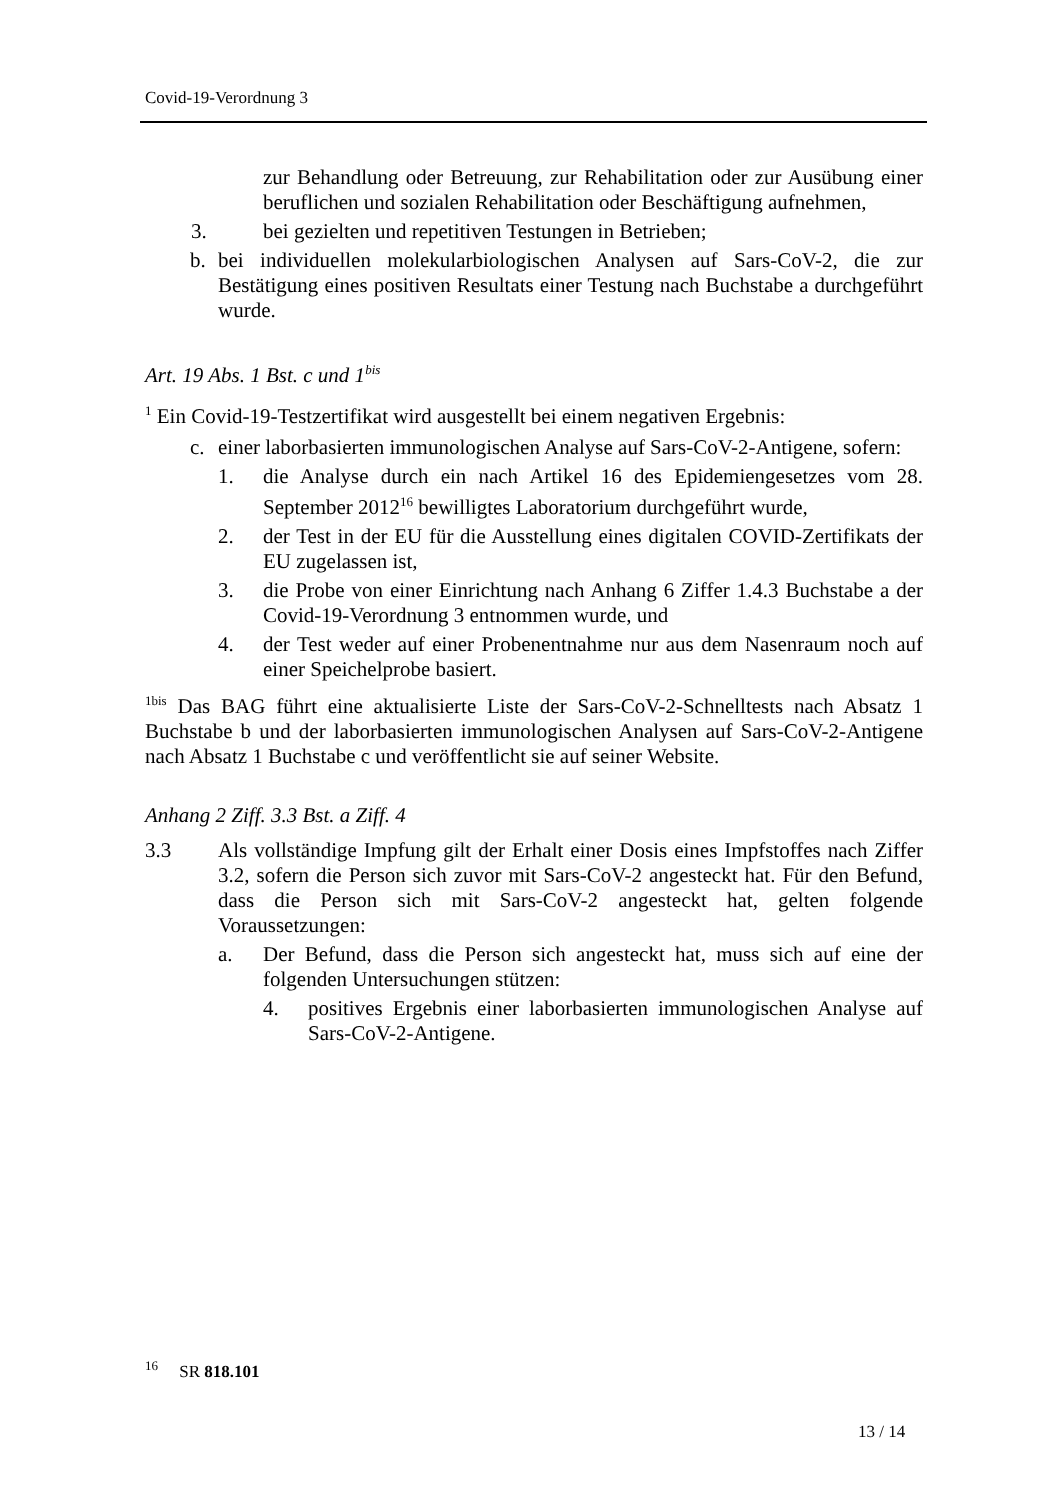Covid-19-Verordnung 3
zur Behandlung oder Betreuung, zur Rehabilitation oder zur Ausübung einer beruflichen und sozialen Rehabilitation oder Beschäftigung aufnehmen,
3. bei gezielten und repetitiven Testungen in Betrieben;
b. bei individuellen molekularbiologischen Analysen auf Sars-CoV-2, die zur Bestätigung eines positiven Resultats einer Testung nach Buchstabe a durchgeführt wurde.
Art. 19 Abs. 1 Bst. c und 1<sup>bis</sup>
<sup>1</sup> Ein Covid-19-Testzertifikat wird ausgestellt bei einem negativen Ergebnis:
c. einer laborbasierten immunologischen Analyse auf Sars-CoV-2-Antigene, sofern:
1. die Analyse durch ein nach Artikel 16 des Epidemiengesetzes vom 28. September 2012<sup>16</sup> bewilligtes Laboratorium durchgeführt wurde,
2. der Test in der EU für die Ausstellung eines digitalen COVID-Zertifikats der EU zugelassen ist,
3. die Probe von einer Einrichtung nach Anhang 6 Ziffer 1.4.3 Buchstabe a der Covid-19-Verordnung 3 entnommen wurde, und
4. der Test weder auf einer Probenentnahme nur aus dem Nasenraum noch auf einer Speichelprobe basiert.
<sup>1bis</sup> Das BAG führt eine aktualisierte Liste der Sars-CoV-2-Schnelltests nach Absatz 1 Buchstabe b und der laborbasierten immunologischen Analysen auf Sars-CoV-2-Antigene nach Absatz 1 Buchstabe c und veröffentlicht sie auf seiner Website.
Anhang 2 Ziff. 3.3 Bst. a Ziff. 4
3.3 Als vollständige Impfung gilt der Erhalt einer Dosis eines Impfstoffes nach Ziffer 3.2, sofern die Person sich zuvor mit Sars-CoV-2 angesteckt hat. Für den Befund, dass die Person sich mit Sars-CoV-2 angesteckt hat, gelten folgende Voraussetzungen:
a. Der Befund, dass die Person sich angesteckt hat, muss sich auf eine der folgenden Untersuchungen stützen:
4. positives Ergebnis einer laborbasierten immunologischen Analyse auf Sars-CoV-2-Antigene.
<sup>16</sup> SR 818.101
13 / 14